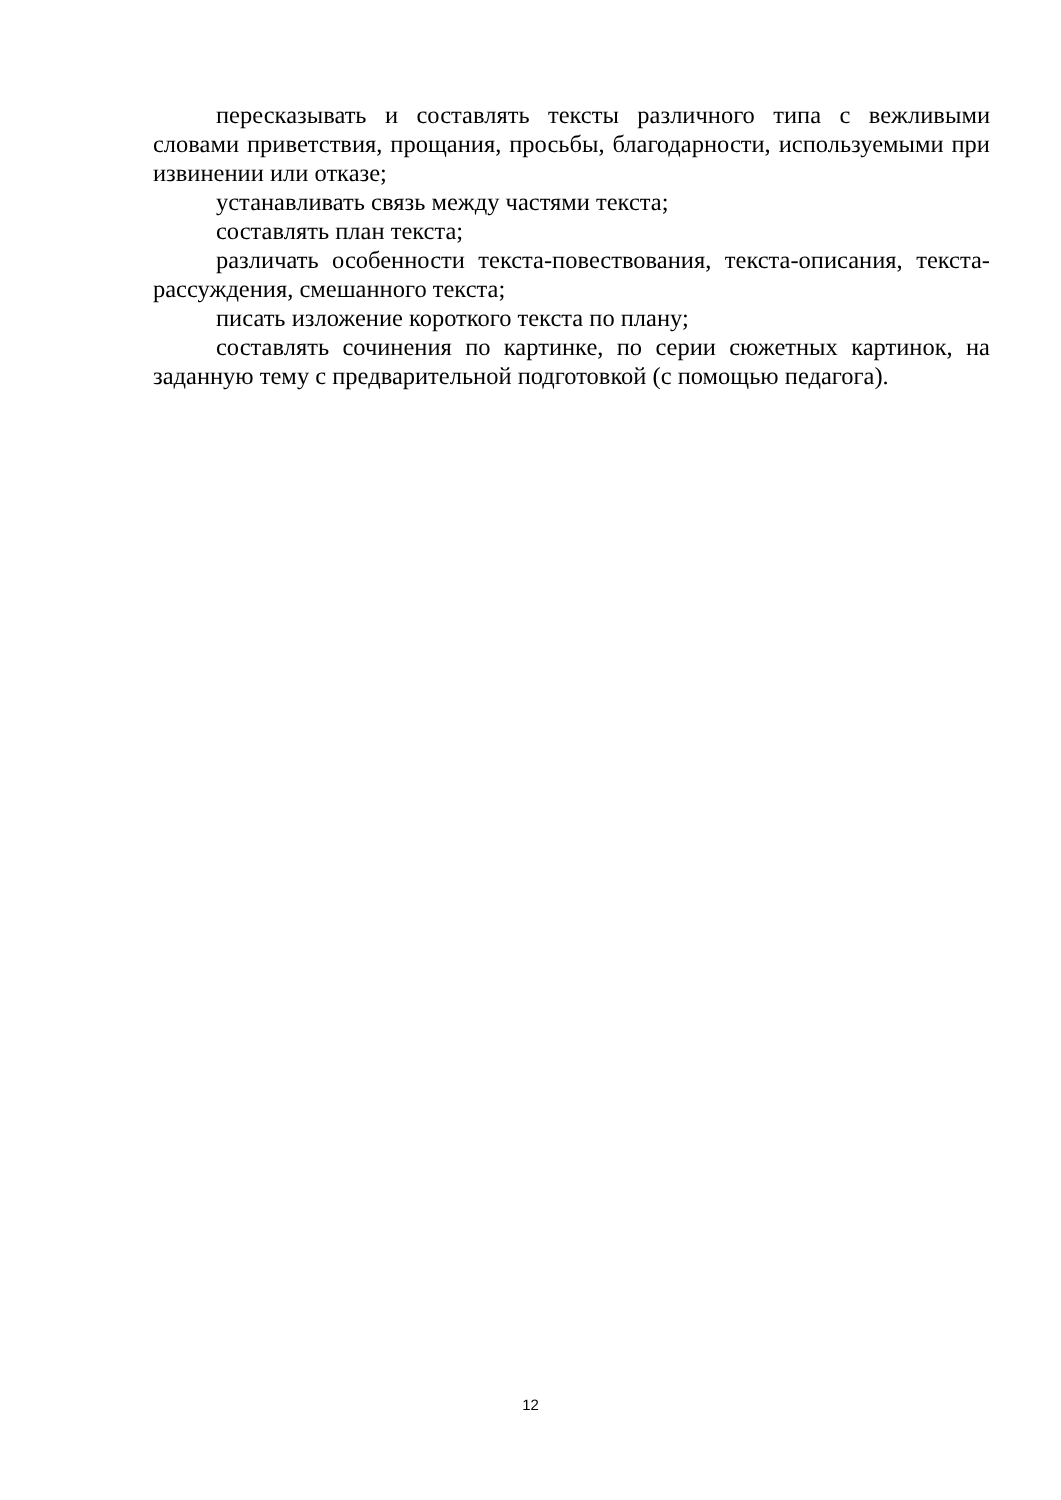пересказывать и составлять тексты различного типа с вежливыми словами приветствия, прощания, просьбы, благодарности, используемыми при извинении или отказе;
устанавливать связь между частями текста;
составлять план текста;
различать особенности текста-повествования, текста-описания, текста-рассуждения, смешанного текста;
писать изложение короткого текста по плану;
составлять сочинения по картинке, по серии сюжетных картинок, на заданную тему с предварительной подготовкой (с помощью педагога).
12